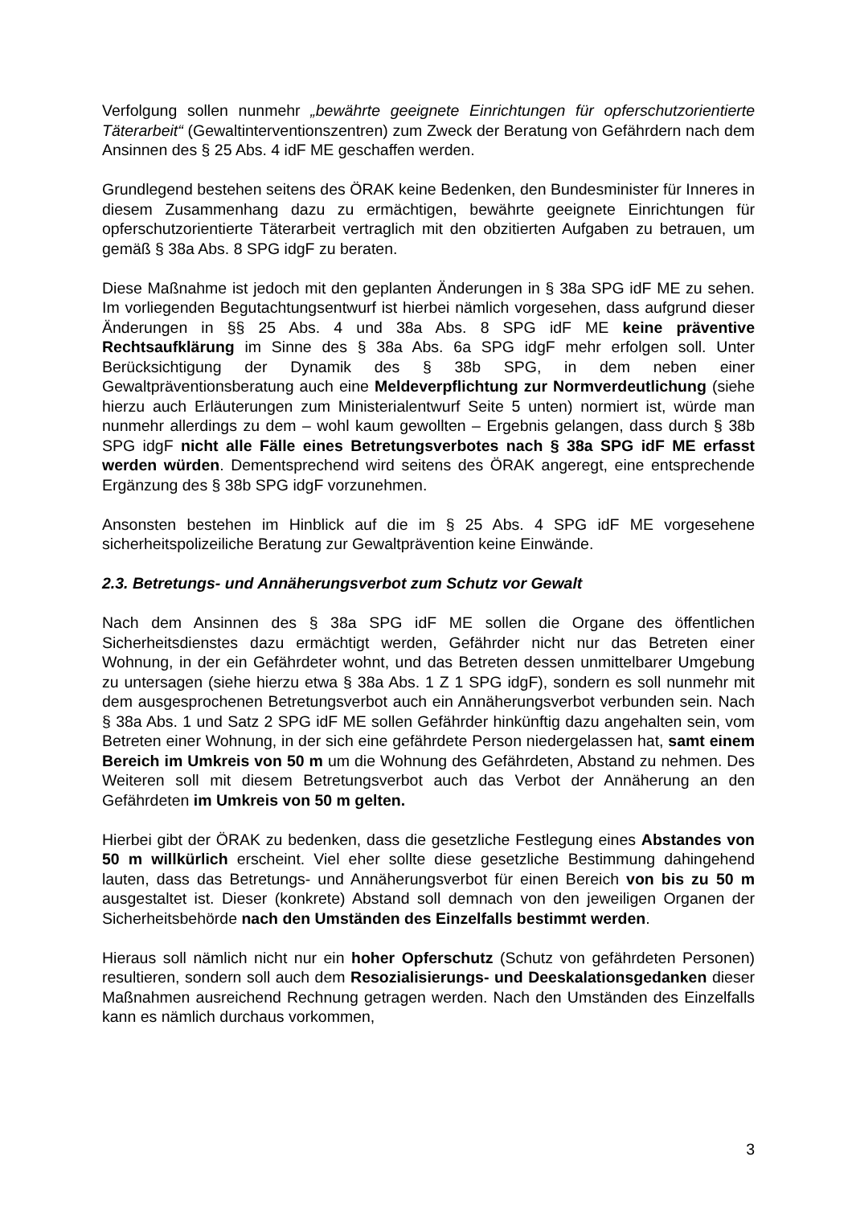Verfolgung sollen nunmehr „bewährte geeignete Einrichtungen für opferschutzorientierte Täterarbeit“ (Gewaltinterventionszentren) zum Zweck der Beratung von Gefährdern nach dem Ansinnen des § 25 Abs. 4 idF ME geschaffen werden.
Grundlegend bestehen seitens des ÖRAK keine Bedenken, den Bundesminister für Inneres in diesem Zusammenhang dazu zu ermächtigen, bewährte geeignete Einrichtungen für opferschutzorientierte Täterarbeit vertraglich mit den obzitierten Aufgaben zu betrauen, um gemäß § 38a Abs. 8 SPG idgF zu beraten.
Diese Maßnahme ist jedoch mit den geplanten Änderungen in § 38a SPG idF ME zu sehen. Im vorliegenden Begutachtungsentwurf ist hierbei nämlich vorgesehen, dass aufgrund dieser Änderungen in §§ 25 Abs. 4 und 38a Abs. 8 SPG idF ME keine präventive Rechtsaufklärung im Sinne des § 38a Abs. 6a SPG idgF mehr erfolgen soll. Unter Berücksichtigung der Dynamik des § 38b SPG, in dem neben einer Gewaltpräventionsberatung auch eine Meldeverpflichtung zur Normverdeutlichung (siehe hierzu auch Erläuterungen zum Ministerialentwurf Seite 5 unten) normiert ist, würde man nunmehr allerdings zu dem – wohl kaum gewollten – Ergebnis gelangen, dass durch § 38b SPG idgF nicht alle Fälle eines Betretungsverbotes nach § 38a SPG idF ME erfasst werden würden. Dementsprechend wird seitens des ÖRAK angeregt, eine entsprechende Ergänzung des § 38b SPG idgF vorzunehmen.
Ansonsten bestehen im Hinblick auf die im § 25 Abs. 4 SPG idF ME vorgesehene sicherheitspolizeiliche Beratung zur Gewaltprävention keine Einwände.
2.3. Betretungs- und Annäherungsverbot zum Schutz vor Gewalt
Nach dem Ansinnen des § 38a SPG idF ME sollen die Organe des öffentlichen Sicherheitsdienstes dazu ermächtigt werden, Gefährder nicht nur das Betreten einer Wohnung, in der ein Gefährdeter wohnt, und das Betreten dessen unmittelbarer Umgebung zu untersagen (siehe hierzu etwa § 38a Abs. 1 Z 1 SPG idgF), sondern es soll nunmehr mit dem ausgesprochenen Betretungsverbot auch ein Annäherungsverbot verbunden sein. Nach § 38a Abs. 1 und Satz 2 SPG idF ME sollen Gefährder hinkünftig dazu angehalten sein, vom Betreten einer Wohnung, in der sich eine gefährdete Person niedergelassen hat, samt einem Bereich im Umkreis von 50 m um die Wohnung des Gefährdeten, Abstand zu nehmen. Des Weiteren soll mit diesem Betretungsverbot auch das Verbot der Annäherung an den Gefährdeten im Umkreis von 50 m gelten.
Hierbei gibt der ÖRAK zu bedenken, dass die gesetzliche Festlegung eines Abstandes von 50 m willkürlich erscheint. Viel eher sollte diese gesetzliche Bestimmung dahingehend lauten, dass das Betretungs- und Annäherungsverbot für einen Bereich von bis zu 50 m ausgestaltet ist. Dieser (konkrete) Abstand soll demnach von den jeweiligen Organen der Sicherheitsbehörde nach den Umständen des Einzelfalls bestimmt werden.
Hieraus soll nämlich nicht nur ein hoher Opferschutz (Schutz von gefährdeten Personen) resultieren, sondern soll auch dem Resozialisierungs- und Deeskalationsgedanken dieser Maßnahmen ausreichend Rechnung getragen werden. Nach den Umständen des Einzelfalls kann es nämlich durchaus vorkommen,
3